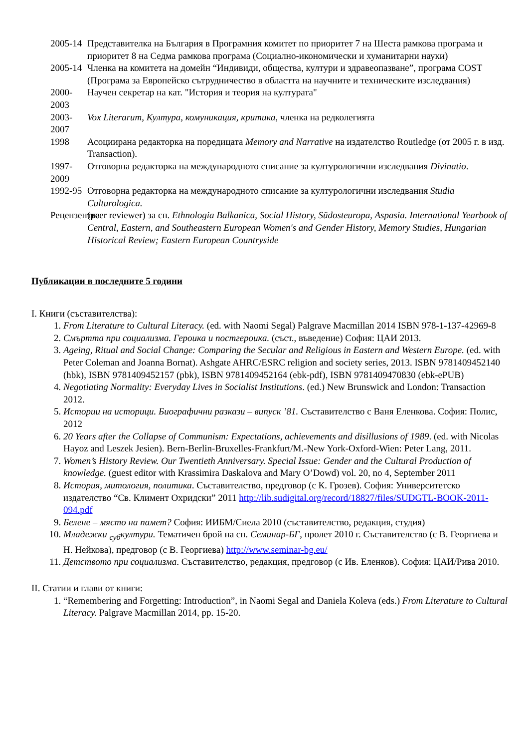2005-14 Представителка на България в Програмния комитет по приоритет 7 на Шеста рамкова програма и приоритет 8 на Седма рамкова програма (Социално-икономически и хуманитарни науки)
2005-14 Членка на комитета на домейн “Индивиди, общества, култури и здравеопазване”, програма COST (Програма за Европейско сътрудничество в областта на научните и техническите изследвания)
2000-2003 Научен секретар на кат. "История и теория на културата"
2003-2007 Vox Literarum, Култура, комуникация, критика, членка на редколегията
1998 Асоциирана редакторка на поредицата Memory and Narrative на издателство Routledge (от 2005 г. в изд. Transaction).
1997-2009 Отговорна редакторка на международното списание за културологични изследвания Divinatio.
1992-95 Отговорна редакторка на международното списание за културологични изследвания Studia Culturologica.
Рецензентка
(peer reviewer) за сп. Ethnologia Balkanica, Social History, Südosteuropa, Aspasia. International Yearbook of Central, Eastern, and Southeastern European Women's and Gender History, Memory Studies, Hungarian Historical Review; Eastern European Countryside
Публикации в последните 5 години
I. Книги (съставителства):
1. From Literature to Cultural Literacy. (ed. with Naomi Segal) Palgrave Macmillan 2014 ISBN 978-1-137-42969-8
2. Смъртта при социализма. Героика и постгероика. (съст., въведение) София: ЦАИ 2013.
3. Ageing, Ritual and Social Change: Comparing the Secular and Religious in Eastern and Western Europe. (ed. with Peter Coleman and Joanna Bornat). Ashgate AHRC/ESRC religion and society series, 2013. ISBN 9781409452140 (hbk), ISBN 9781409452157 (pbk), ISBN 9781409452164 (ebk-pdf), ISBN 9781409470830 (ebk-ePUB)
4. Negotiating Normality: Everyday Lives in Socialist Institutions. (ed.) New Brunswick and London: Transaction 2012.
5. Истории на историци. Биографични разкази – випуск ’81. Съставителство с Ваня Еленкова. София: Полис, 2012
6. 20 Years after the Collapse of Communism: Expectations, achievements and disillusions of 1989. (ed. with Nicolas Hayoz and Leszek Jesien). Bern-Berlin-Bruxelles-Frankfurt/M.-New York-Oxford-Wien: Peter Lang, 2011.
7. Women’s History Review. Our Twentieth Anniversary. Special Issue: Gender and the Cultural Production of knowledge. (guest editor with Krassimira Daskalova and Mary O’Dowd) vol. 20, no 4, September 2011
8. История, митология, политика. Съставителство, предговор (с К. Грозев). София: Университетско издателство “Св. Климент Охридски” 2011 http://lib.sudigital.org/record/18827/files/SUDGTL-BOOK-2011-094.pdf
9. Белене – място на памет? София: ИИБМ/Сиела 2010 (съставителство, редакция, студия)
10. Младежки <sub>суб</sub>култури. Тематичен брой на сп. Семинар-БГ, пролет 2010 г. Съставителство (с В. Георгиева и Н. Нейкова), предговор (с В. Георгиева) http://www.seminar-bg.eu/
11. Детството при социализма. Съставителство, редакция, предговор (с Ив. Еленков). София: ЦАИ/Рива 2010.
II. Статии и глави от книги:
1. “Remembering and Forgetting: Introduction”, in Naomi Segal and Daniela Koleva (eds.) From Literature to Cultural Literacy. Palgrave Macmillan 2014, pp. 15-20.